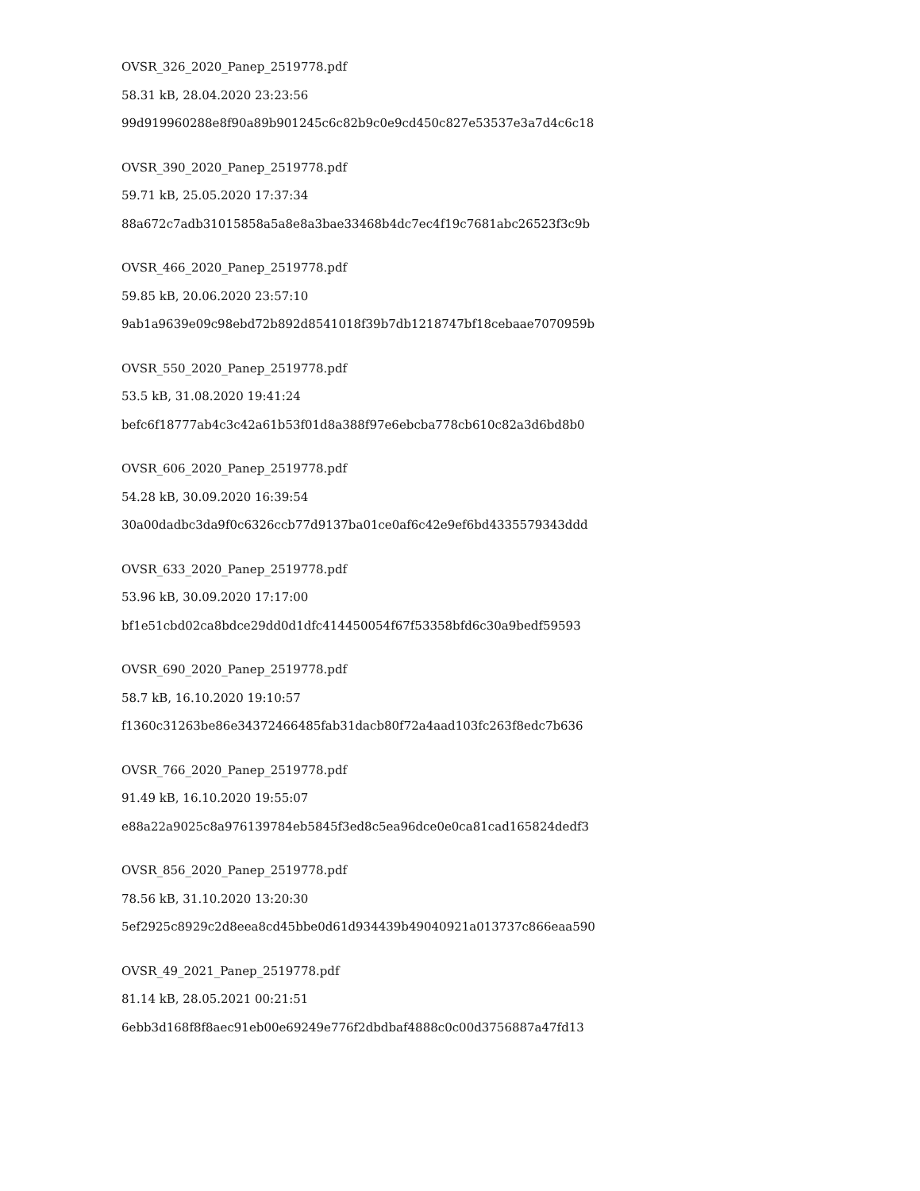OVSR_326_2020_Panep_2519778.pdf
58.31 kB, 28.04.2020 23:23:56
99d919960288e8f90a89b901245c6c82b9c0e9cd450c827e53537e3a7d4c6c18
OVSR_390_2020_Panep_2519778.pdf
59.71 kB, 25.05.2020 17:37:34
88a672c7adb31015858a5a8e8a3bae33468b4dc7ec4f19c7681abc26523f3c9b
OVSR_466_2020_Panep_2519778.pdf
59.85 kB, 20.06.2020 23:57:10
9ab1a9639e09c98ebd72b892d8541018f39b7db1218747bf18cebaae7070959b
OVSR_550_2020_Panep_2519778.pdf
53.5 kB, 31.08.2020 19:41:24
befc6f18777ab4c3c42a61b53f01d8a388f97e6ebcba778cb610c82a3d6bd8b0
OVSR_606_2020_Panep_2519778.pdf
54.28 kB, 30.09.2020 16:39:54
30a00dadbc3da9f0c6326ccb77d9137ba01ce0af6c42e9ef6bd4335579343ddd
OVSR_633_2020_Panep_2519778.pdf
53.96 kB, 30.09.2020 17:17:00
bf1e51cbd02ca8bdce29dd0d1dfc414450054f67f53358bfd6c30a9bedf59593
OVSR_690_2020_Panep_2519778.pdf
58.7 kB, 16.10.2020 19:10:57
f1360c31263be86e34372466485fab31dacb80f72a4aad103fc263f8edc7b636
OVSR_766_2020_Panep_2519778.pdf
91.49 kB, 16.10.2020 19:55:07
e88a22a9025c8a976139784eb5845f3ed8c5ea96dce0e0ca81cad165824dedf3
OVSR_856_2020_Panep_2519778.pdf
78.56 kB, 31.10.2020 13:20:30
5ef2925c8929c2d8eea8cd45bbe0d61d934439b49040921a013737c866eaa590
OVSR_49_2021_Panep_2519778.pdf
81.14 kB, 28.05.2021 00:21:51
6ebb3d168f8f8aec91eb00e69249e776f2dbdbaf4888c0c00d3756887a47fd13